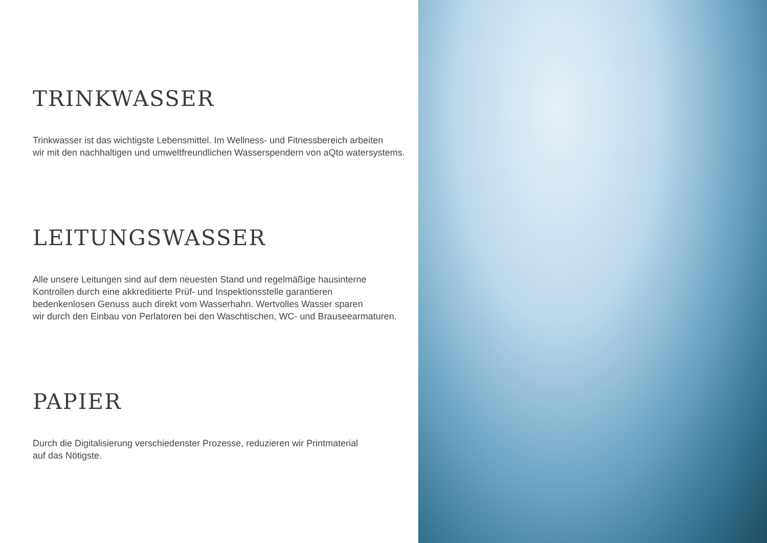TRINKWASSER
Trinkwasser ist das wichtigste Lebensmittel. Im Wellness- und Fitnessbereich arbeiten
wir mit den nachhaltigen und umweltfreundlichen Wasserspendern von aQto watersystems.
LEITUNGSWASSER
Alle unsere Leitungen sind auf dem neuesten Stand und regelmäßige hausinterne
Kontrollen durch eine akkreditierte Prüf- und Inspektionsstelle garantieren
bedenkenlosen Genuss auch direkt vom Wasserhahn. Wertvolles Wasser sparen
wir durch den Einbau von Perlatoren bei den Waschtischen, WC- und Brauseearmaturen.
PAPIER
Durch die Digitalisierung verschiedenster Prozesse, reduzieren wir Printmaterial
auf das Nötigste.